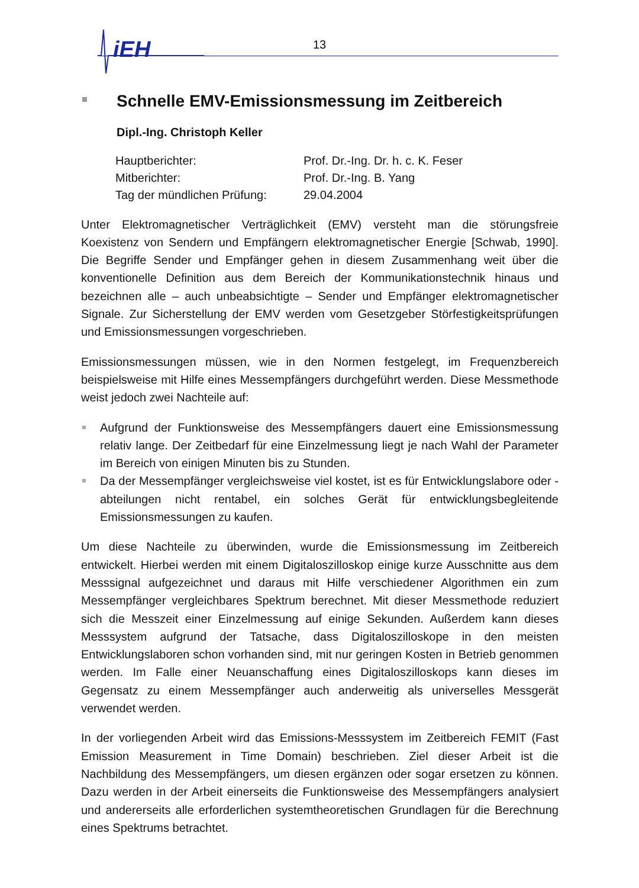iEH
13
Schnelle EMV-Emissionsmessung im Zeitbereich
Dipl.-Ing. Christoph Keller
| Hauptberichter: | Prof. Dr.-Ing. Dr. h. c. K. Feser |
| Mitberichter: | Prof. Dr.-Ing. B. Yang |
| Tag der mündlichen Prüfung: | 29.04.2004 |
Unter Elektromagnetischer Verträglichkeit (EMV) versteht man die störungsfreie Koexistenz von Sendern und Empfängern elektromagnetischer Energie [Schwab, 1990]. Die Begriffe Sender und Empfänger gehen in diesem Zusammenhang weit über die konventionelle Definition aus dem Bereich der Kommunikationstechnik hinaus und bezeichnen alle – auch unbeabsichtigte – Sender und Empfänger elektromagnetischer Signale. Zur Sicherstellung der EMV werden vom Gesetzgeber Störfestigkeitsprüfungen und Emissionsmessungen vorgeschrieben.
Emissionsmessungen müssen, wie in den Normen festgelegt, im Frequenzbereich beispielsweise mit Hilfe eines Messempfängers durchgeführt werden. Diese Messmethode weist jedoch zwei Nachteile auf:
Aufgrund der Funktionsweise des Messempfängers dauert eine Emissionsmessung relativ lange. Der Zeitbedarf für eine Einzelmessung liegt je nach Wahl der Parameter im Bereich von einigen Minuten bis zu Stunden.
Da der Messempfänger vergleichsweise viel kostet, ist es für Entwicklungslabore oder -abteilungen nicht rentabel, ein solches Gerät für entwicklungsbegleitende Emissionsmessungen zu kaufen.
Um diese Nachteile zu überwinden, wurde die Emissionsmessung im Zeitbereich entwickelt. Hierbei werden mit einem Digitaloszilloskop einige kurze Ausschnitte aus dem Messsignal aufgezeichnet und daraus mit Hilfe verschiedener Algorithmen ein zum Messempfänger vergleichbares Spektrum berechnet. Mit dieser Messmethode reduziert sich die Messzeit einer Einzelmessung auf einige Sekunden. Außerdem kann dieses Messsystem aufgrund der Tatsache, dass Digitaloszilloskope in den meisten Entwicklungslaboren schon vorhanden sind, mit nur geringen Kosten in Betrieb genommen werden. Im Falle einer Neuanschaffung eines Digitaloszilloskops kann dieses im Gegensatz zu einem Messempfänger auch anderweitig als universelles Messgerät verwendet werden.
In der vorliegenden Arbeit wird das Emissions-Messsystem im Zeitbereich FEMIT (Fast Emission Measurement in Time Domain) beschrieben. Ziel dieser Arbeit ist die Nachbildung des Messempfängers, um diesen ergänzen oder sogar ersetzen zu können. Dazu werden in der Arbeit einerseits die Funktionsweise des Messempfängers analysiert und andererseits alle erforderlichen systemtheoretischen Grundlagen für die Berechnung eines Spektrums betrachtet.